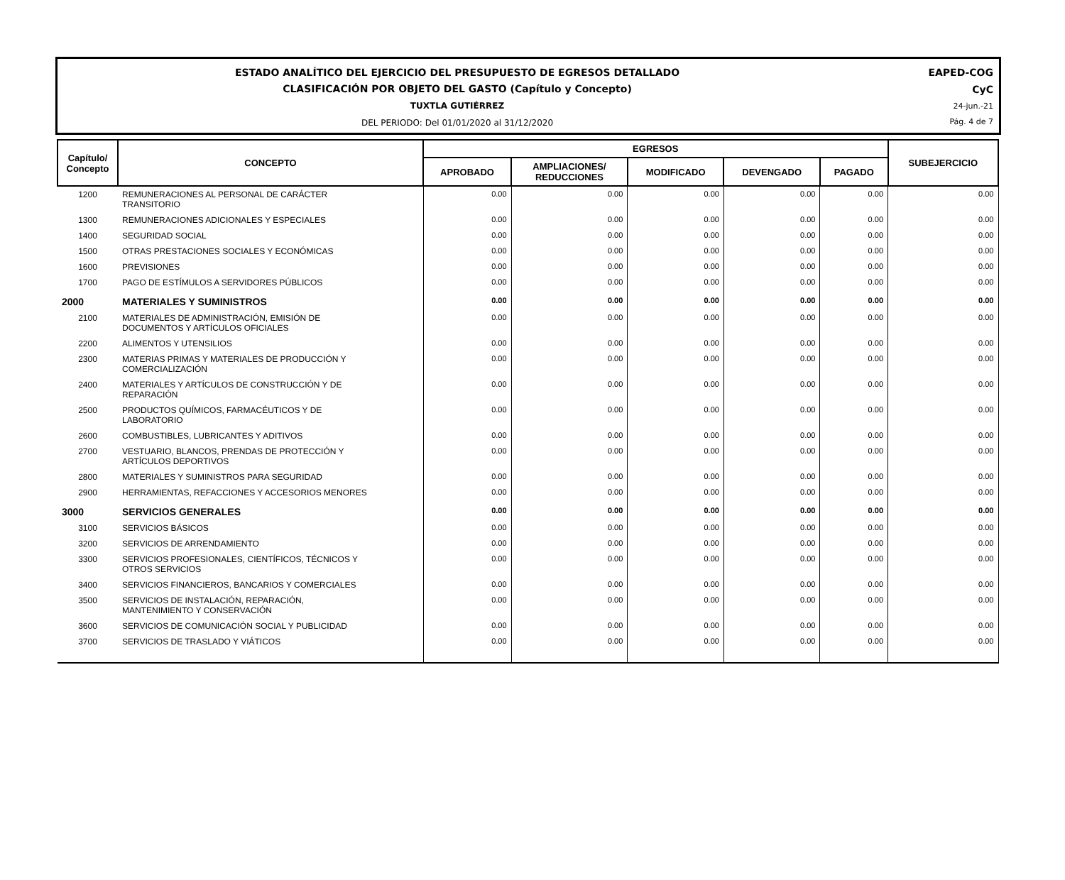ESTADO ANALÍTICO DEL EJERCICIO DEL PRESUPUESTO DE EGRESOS DETALLADO
CLASIFICACIÓN POR OBJETO DEL GASTO (Capítulo y Concepto)
TUXTLA GUTIÉRREZ
DEL PERIODO: Del 01/01/2020 al 31/12/2020
EAPED-COG
CyC
24-jun.-21
Pág. 4 de 7
| Capítulo/ Concepto | CONCEPTO | EGRESOS | | | | | SUBEJERCICIO |
| --- | --- | --- | --- | --- | --- | --- | --- |
| | | APROBADO | AMPLIACIONES/ REDUCCIONES | MODIFICADO | DEVENGADO | PAGADO | |
| 1200 | REMUNERACIONES AL PERSONAL DE CARÁCTER TRANSITORIO | 0.00 | 0.00 | 0.00 | 0.00 | 0.00 | 0.00 |
| 1300 | REMUNERACIONES ADICIONALES Y ESPECIALES | 0.00 | 0.00 | 0.00 | 0.00 | 0.00 | 0.00 |
| 1400 | SEGURIDAD SOCIAL | 0.00 | 0.00 | 0.00 | 0.00 | 0.00 | 0.00 |
| 1500 | OTRAS PRESTACIONES SOCIALES Y ECONÓMICAS | 0.00 | 0.00 | 0.00 | 0.00 | 0.00 | 0.00 |
| 1600 | PREVISIONES | 0.00 | 0.00 | 0.00 | 0.00 | 0.00 | 0.00 |
| 1700 | PAGO DE ESTÍMULOS A SERVIDORES PÚBLICOS | 0.00 | 0.00 | 0.00 | 0.00 | 0.00 | 0.00 |
| 2000 | MATERIALES Y SUMINISTROS | 0.00 | 0.00 | 0.00 | 0.00 | 0.00 | 0.00 |
| 2100 | MATERIALES DE ADMINISTRACIÓN, EMISIÓN DE DOCUMENTOS Y ARTÍCULOS OFICIALES | 0.00 | 0.00 | 0.00 | 0.00 | 0.00 | 0.00 |
| 2200 | ALIMENTOS Y UTENSILIOS | 0.00 | 0.00 | 0.00 | 0.00 | 0.00 | 0.00 |
| 2300 | MATERIAS PRIMAS Y MATERIALES DE PRODUCCIÓN Y COMERCIALIZACIÓN | 0.00 | 0.00 | 0.00 | 0.00 | 0.00 | 0.00 |
| 2400 | MATERIALES Y ARTÍCULOS DE CONSTRUCCIÓN Y DE REPARACIÓN | 0.00 | 0.00 | 0.00 | 0.00 | 0.00 | 0.00 |
| 2500 | PRODUCTOS QUÍMICOS, FARMACÉUTICOS Y DE LABORATORIO | 0.00 | 0.00 | 0.00 | 0.00 | 0.00 | 0.00 |
| 2600 | COMBUSTIBLES, LUBRICANTES Y ADITIVOS | 0.00 | 0.00 | 0.00 | 0.00 | 0.00 | 0.00 |
| 2700 | VESTUARIO, BLANCOS, PRENDAS DE PROTECCIÓN Y ARTÍCULOS DEPORTIVOS | 0.00 | 0.00 | 0.00 | 0.00 | 0.00 | 0.00 |
| 2800 | MATERIALES Y SUMINISTROS PARA SEGURIDAD | 0.00 | 0.00 | 0.00 | 0.00 | 0.00 | 0.00 |
| 2900 | HERRAMIENTAS, REFACCIONES Y ACCESORIOS MENORES | 0.00 | 0.00 | 0.00 | 0.00 | 0.00 | 0.00 |
| 3000 | SERVICIOS GENERALES | 0.00 | 0.00 | 0.00 | 0.00 | 0.00 | 0.00 |
| 3100 | SERVICIOS BÁSICOS | 0.00 | 0.00 | 0.00 | 0.00 | 0.00 | 0.00 |
| 3200 | SERVICIOS DE ARRENDAMIENTO | 0.00 | 0.00 | 0.00 | 0.00 | 0.00 | 0.00 |
| 3300 | SERVICIOS PROFESIONALES, CIENTÍFICOS, TÉCNICOS Y OTROS SERVICIOS | 0.00 | 0.00 | 0.00 | 0.00 | 0.00 | 0.00 |
| 3400 | SERVICIOS FINANCIEROS, BANCARIOS Y COMERCIALES | 0.00 | 0.00 | 0.00 | 0.00 | 0.00 | 0.00 |
| 3500 | SERVICIOS DE INSTALACIÓN, REPARACIÓN, MANTENIMIENTO Y CONSERVACIÓN | 0.00 | 0.00 | 0.00 | 0.00 | 0.00 | 0.00 |
| 3600 | SERVICIOS DE COMUNICACIÓN SOCIAL Y PUBLICIDAD | 0.00 | 0.00 | 0.00 | 0.00 | 0.00 | 0.00 |
| 3700 | SERVICIOS DE TRASLADO Y VIÁTICOS | 0.00 | 0.00 | 0.00 | 0.00 | 0.00 | 0.00 |